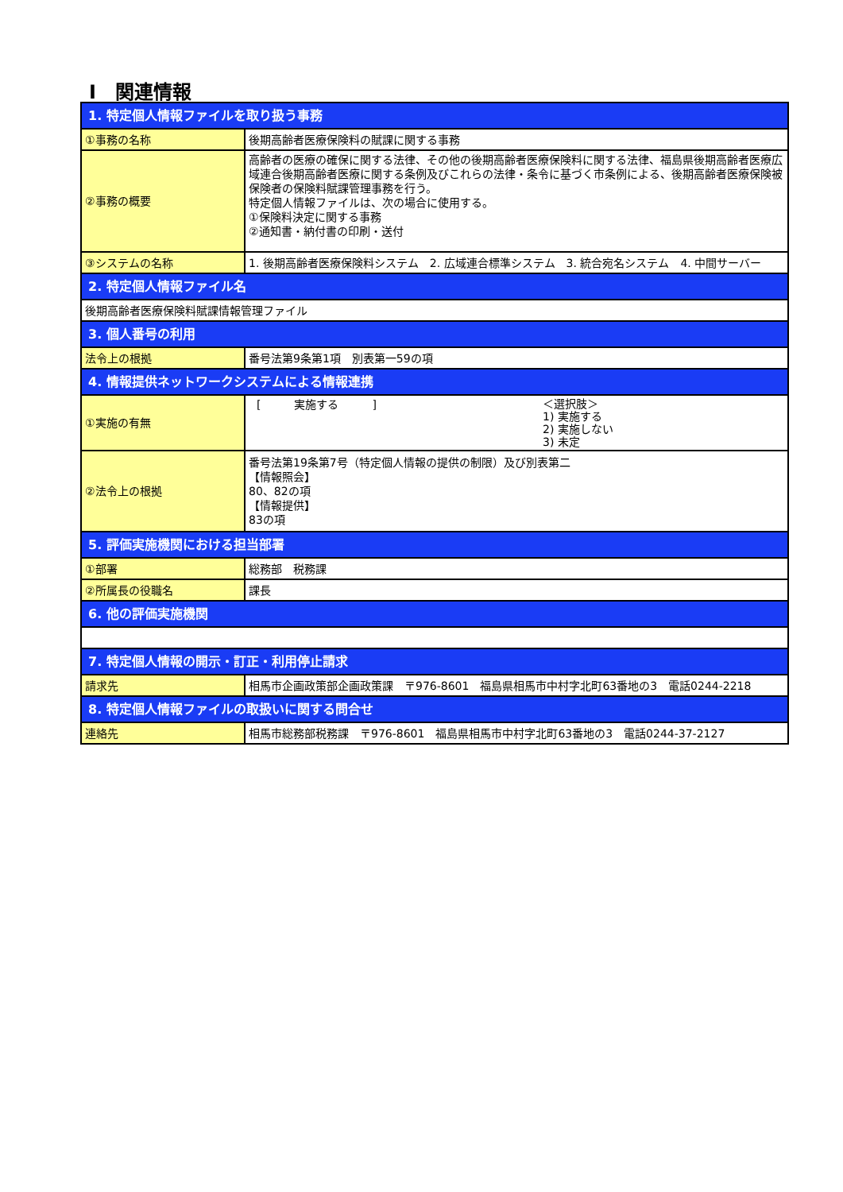Ⅰ　関連情報
| 1. 特定個人情報ファイルを取り扱う事務 | |
| ①事務の名称 | 後期高齢者医療保険料の賦課に関する事務 |
| ②事務の概要 | 高齢者の医療の確保に関する法律、その他の後期高齢者医療保険料に関する法律、福島県後期高齢者医療広域連合後期高齢者医療に関する条例及びこれらの法律・条令に基づく市条例による、後期高齢者医療保険被保険者の保険料賦課管理事務を行う。 特定個人情報ファイルは、次の場合に使用する。 ①保険料決定に関する事務 ②通知書・納付書の印刷・送付 |
| ③システムの名称 | 1. 後期高齢者医療保険料システム 2. 広域連合標準システム 3. 統合宛名システム 4. 中間サーバー |
| 2. 特定個人情報ファイル名 | |
| 後期高齢者医療保険料賦課情報管理ファイル | |
| 3. 個人番号の利用 | |
| 法令上の根拠 | 番号法第9条第1項 別表第一59の項 |
| 4. 情報提供ネットワークシステムによる情報連携 | |
| ①実施の有無 | [ 実施する ] ＜選択肢＞ 1) 実施する 2) 実施しない 3) 未定 |
| ②法令上の根拠 | 番号法第19条第7号（特定個人情報の提供の制限）及び別表第二 【情報照会】 80、82の項 【情報提供】 83の項 |
| 5. 評価実施機関における担当部署 | |
| ①部署 | 総務部 税務課 |
| ②所属長の役職名 | 課長 |
| 6. 他の評価実施機関 | |
| 7. 特定個人情報の開示・訂正・利用停止請求 | |
| 請求先 | 相馬市企画政策部企画政策課 〒976-8601 福島県相馬市中村字北町63番地の3 電話0244-2218 |
| 8. 特定個人情報ファイルの取扱いに関する問合せ | |
| 連絡先 | 相馬市総務部税務課 〒976-8601 福島県相馬市中村字北町63番地の3 電話0244-37-2127 |